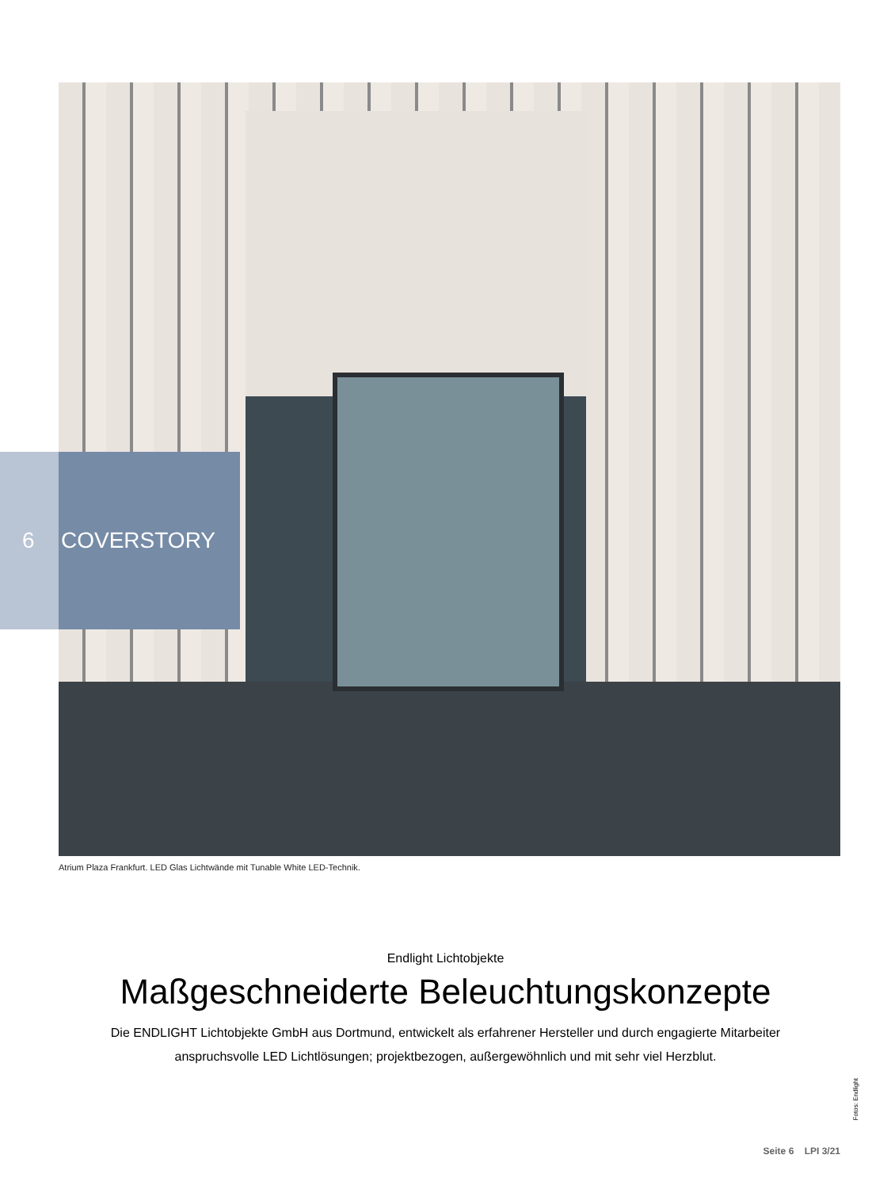6 COVERSTORY
Atrium Plaza Frankfurt. LED Glas Lichtwände mit Tunable White LED-Technik.
Endlight Lichtobjekte
Maßgeschneiderte Beleuchtungskonzepte
Die ENDLIGHT Lichtobjekte GmbH aus Dortmund, entwickelt als erfahrener Hersteller und durch engagierte Mitarbeiter anspruchsvolle LED Lichtlösungen; projektbezogen, außergewöhnlich und mit sehr viel Herzblut.
Fotos: Endlight
Seite 6 LPI 3/21